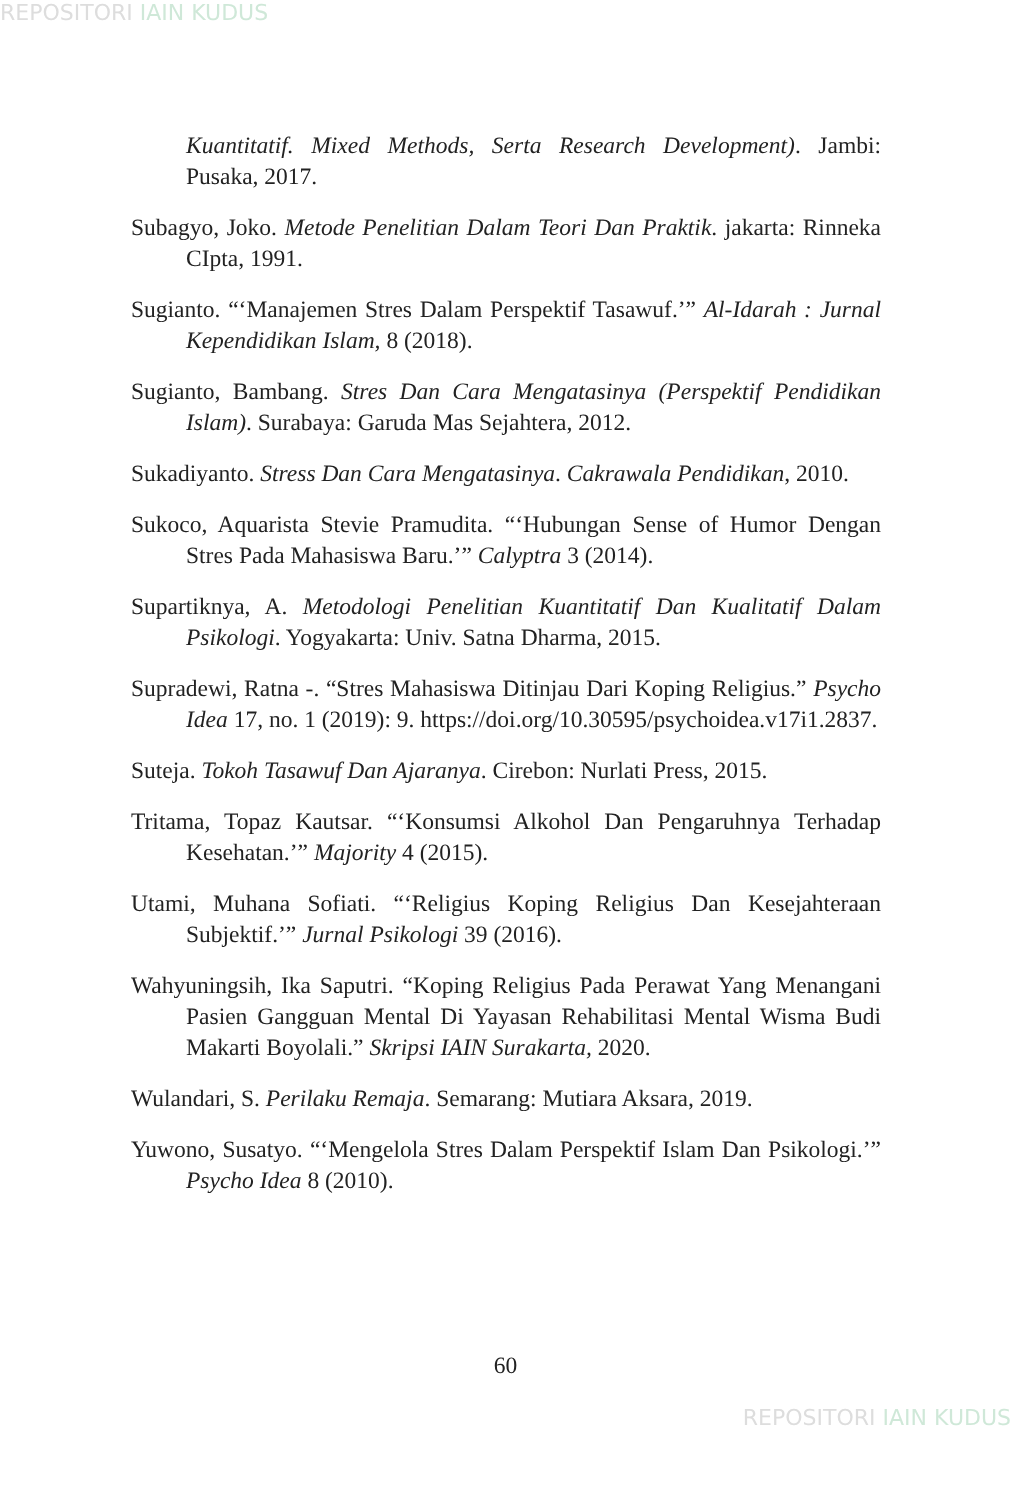REPOSITORI IAIN KUDUS
Kuantitatif. Mixed Methods, Serta Research Development). Jambi: Pusaka, 2017.
Subagyo, Joko. Metode Penelitian Dalam Teori Dan Praktik. jakarta: Rinneka CIpta, 1991.
Sugianto. “‘Manajemen Stres Dalam Perspektif Tasawuf.’” Al-Idarah : Jurnal Kependidikan Islam, 8 (2018).
Sugianto, Bambang. Stres Dan Cara Mengatasinya (Perspektif Pendidikan Islam). Surabaya: Garuda Mas Sejahtera, 2012.
Sukadiyanto. Stress Dan Cara Mengatasinya. Cakrawala Pendidikan, 2010.
Sukoco, Aquarista Stevie Pramudita. “‘Hubungan Sense of Humor Dengan Stres Pada Mahasiswa Baru.’” Calyptra 3 (2014).
Supartiknya, A. Metodologi Penelitian Kuantitatif Dan Kualitatif Dalam Psikologi. Yogyakarta: Univ. Satna Dharma, 2015.
Supradewi, Ratna -. “Stres Mahasiswa Ditinjau Dari Koping Religius.” Psycho Idea 17, no. 1 (2019): 9. https://doi.org/10.30595/psychoidea.v17i1.2837.
Suteja. Tokoh Tasawuf Dan Ajaranya. Cirebon: Nurlati Press, 2015.
Tritama, Topaz Kautsar. “‘Konsumsi Alkohol Dan Pengaruhnya Terhadap Kesehatan.’” Majority 4 (2015).
Utami, Muhana Sofiati. “‘Religius Koping Religius Dan Kesejahteraan Subjektif.’” Jurnal Psikologi 39 (2016).
Wahyuningsih, Ika Saputri. “Koping Religius Pada Perawat Yang Menangani Pasien Gangguan Mental Di Yayasan Rehabilitasi Mental Wisma Budi Makarti Boyolali.” Skripsi IAIN Surakarta, 2020.
Wulandari, S. Perilaku Remaja. Semarang: Mutiara Aksara, 2019.
Yuwono, Susatyo. “‘Mengelola Stres Dalam Perspektif Islam Dan Psikologi.’” Psycho Idea 8 (2010).
60
REPOSITORI IAIN KUDUS